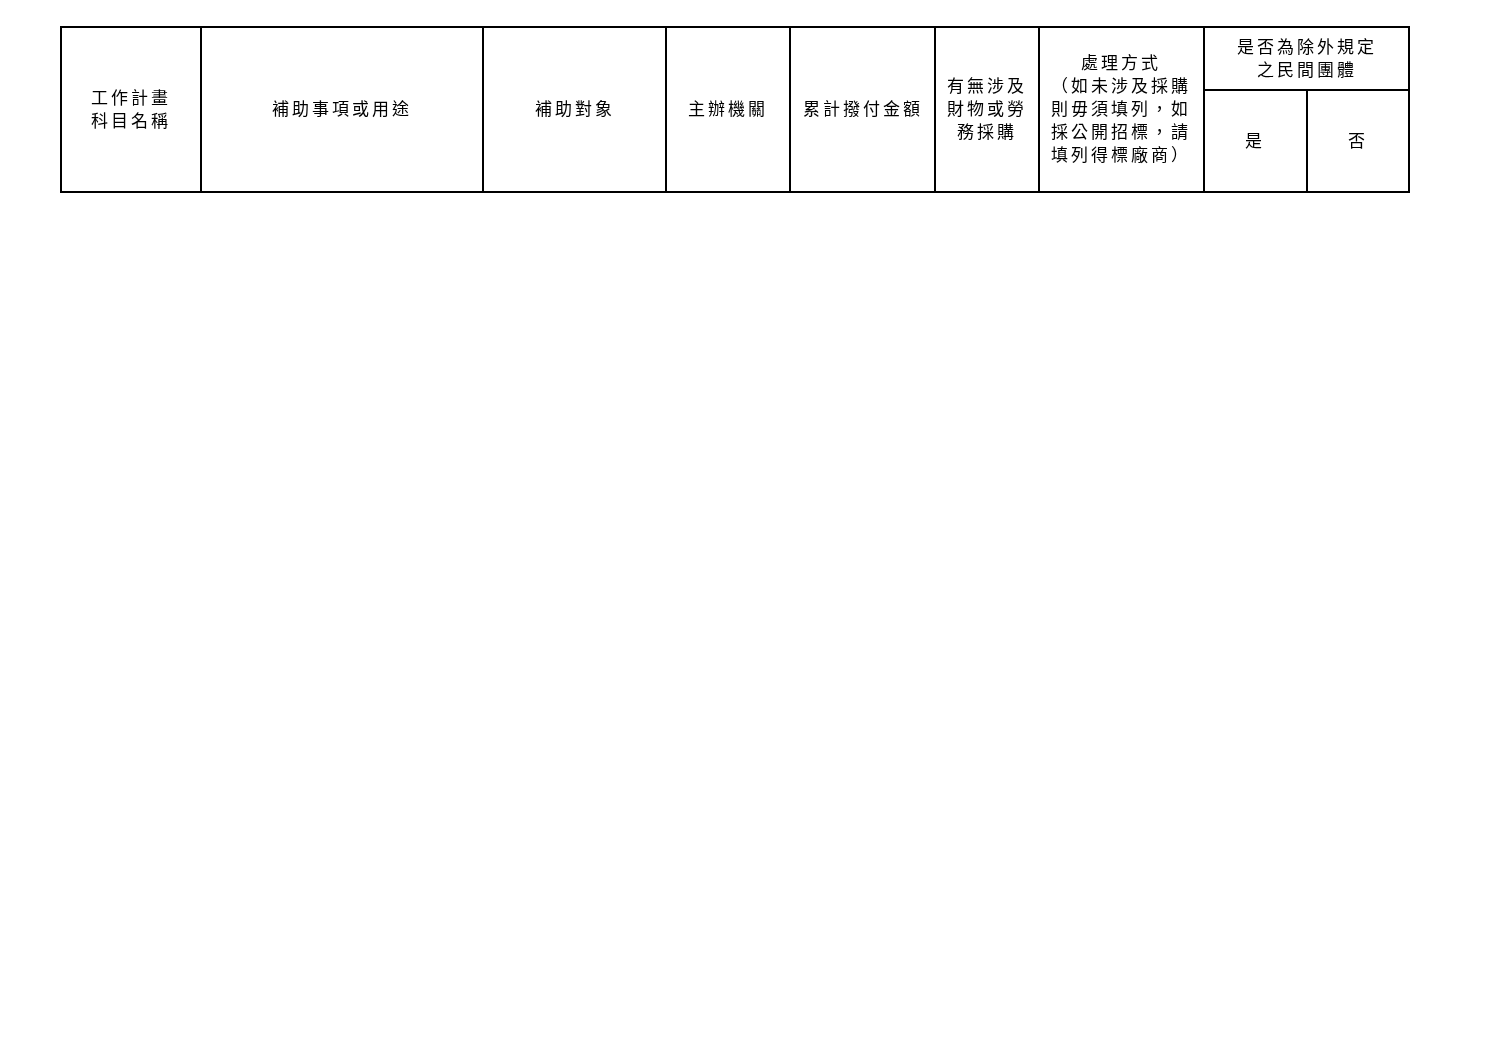| 工作計畫 科目名稱 | 補助事項或用途 | 補助對象 | 主辦機關 | 累計撥付金額 | 有無涉及 財物或勞 務採購 | 處理方式 （如未涉及採購 則毋須填列，如 採公開招標，請 填列得標廠商） | 是否為除外規定 之民間團體 | |
| --- | --- | --- | --- | --- | --- | --- | --- | --- |
| | | | | | | | 是 | 否 |